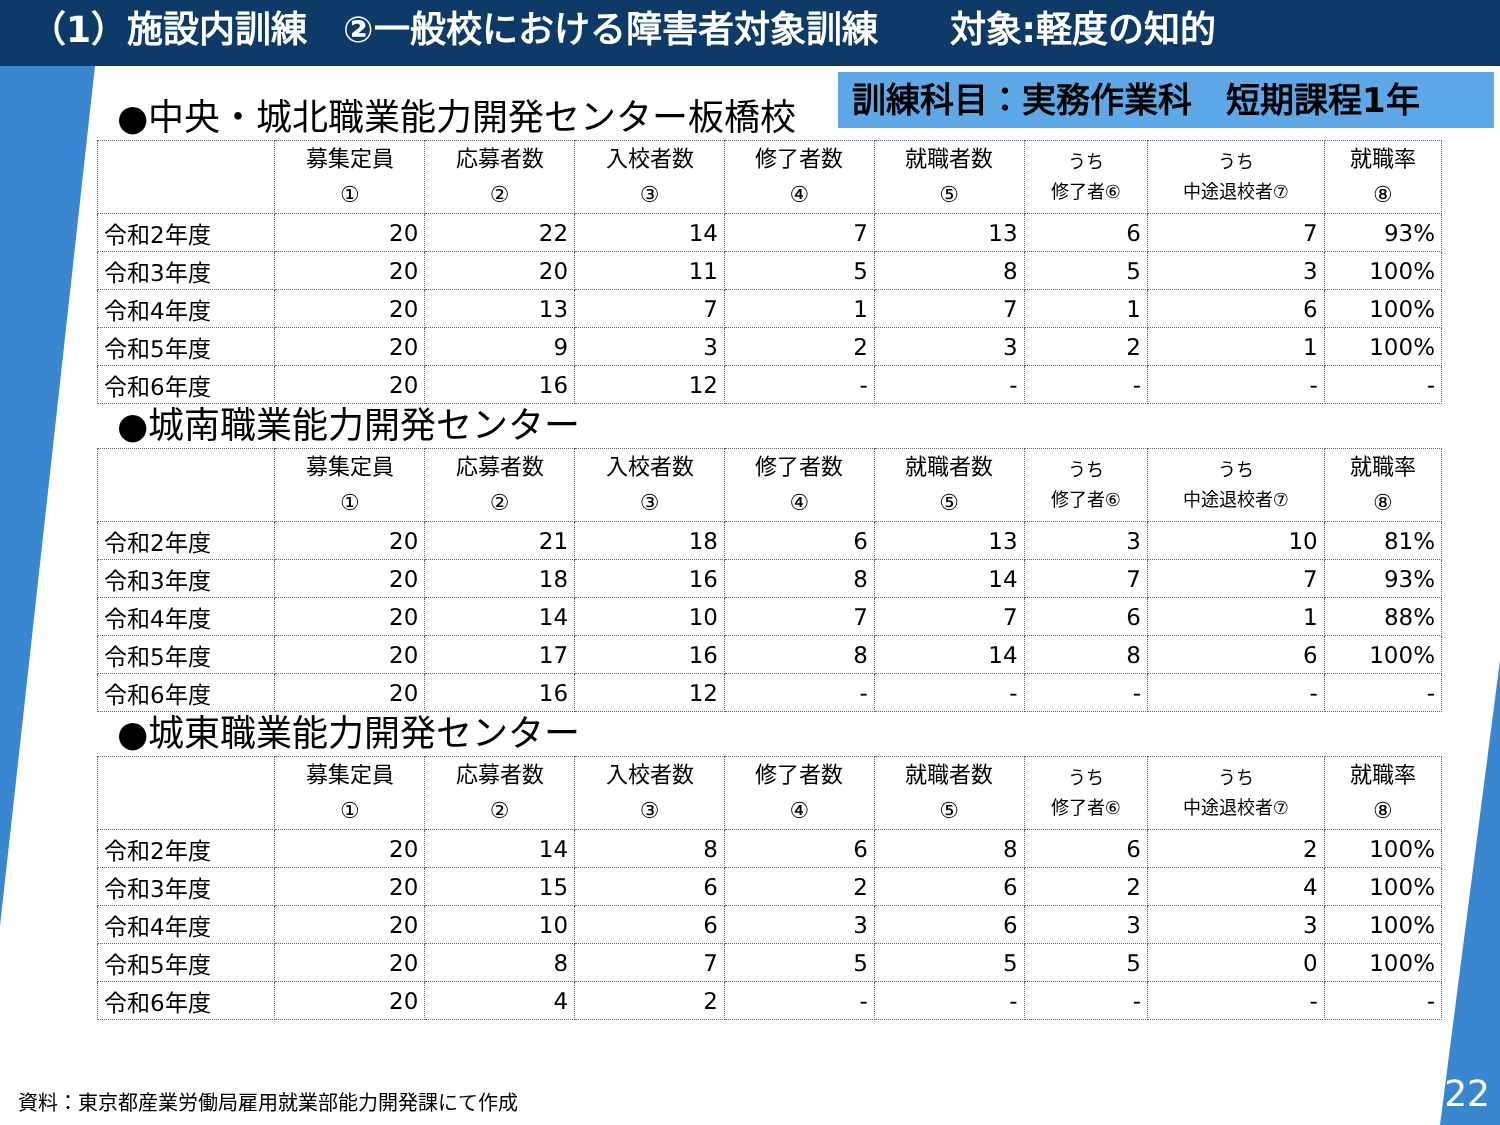（1）施設内訓練　②一般校における障害者対象訓練　　対象:軽度の知的
訓練科目：実務作業科　短期課程1年
●中央・城北職業能力開発センター板橋校
| | 募集定員 ① | 応募者数 ② | 入校者数 ③ | 修了者数 ④ | 就職者数 ⑤ | うち 修了者⑥ | うち 中途退校者⑦ | 就職率 ⑧ |
| --- | --- | --- | --- | --- | --- | --- | --- | --- |
| 令和2年度 | 20 | 22 | 14 | 7 | 13 | 6 | 7 | 93% |
| 令和3年度 | 20 | 20 | 11 | 5 | 8 | 5 | 3 | 100% |
| 令和4年度 | 20 | 13 | 7 | 1 | 7 | 1 | 6 | 100% |
| 令和5年度 | 20 | 9 | 3 | 2 | 3 | 2 | 1 | 100% |
| 令和6年度 | 20 | 16 | 12 | - | - | - | - | - |
●城南職業能力開発センター
| | 募集定員 ① | 応募者数 ② | 入校者数 ③ | 修了者数 ④ | 就職者数 ⑤ | うち 修了者⑥ | うち 中途退校者⑦ | 就職率 ⑧ |
| --- | --- | --- | --- | --- | --- | --- | --- | --- |
| 令和2年度 | 20 | 21 | 18 | 6 | 13 | 3 | 10 | 81% |
| 令和3年度 | 20 | 18 | 16 | 8 | 14 | 7 | 7 | 93% |
| 令和4年度 | 20 | 14 | 10 | 7 | 7 | 6 | 1 | 88% |
| 令和5年度 | 20 | 17 | 16 | 8 | 14 | 8 | 6 | 100% |
| 令和6年度 | 20 | 16 | 12 | - | - | - | - | - |
●城東職業能力開発センター
| | 募集定員 ① | 応募者数 ② | 入校者数 ③ | 修了者数 ④ | 就職者数 ⑤ | うち 修了者⑥ | うち 中途退校者⑦ | 就職率 ⑧ |
| --- | --- | --- | --- | --- | --- | --- | --- | --- |
| 令和2年度 | 20 | 14 | 8 | 6 | 8 | 6 | 2 | 100% |
| 令和3年度 | 20 | 15 | 6 | 2 | 6 | 2 | 4 | 100% |
| 令和4年度 | 20 | 10 | 6 | 3 | 6 | 3 | 3 | 100% |
| 令和5年度 | 20 | 8 | 7 | 5 | 5 | 5 | 0 | 100% |
| 令和6年度 | 20 | 4 | 2 | - | - | - | - | - |
資料：東京都産業労働局雇用就業部能力開発課にて作成
22